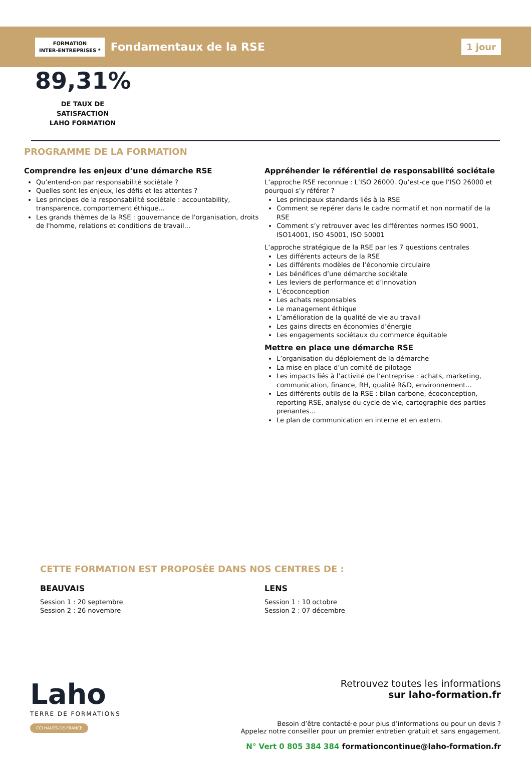FORMATION
INTER-ENTREPRISES *
Fondamentaux de la RSE
1 jour
89,31%
DE TAUX DE SATISFACTION
LAHO FORMATION
PROGRAMME DE LA FORMATION
Comprendre les enjeux d’une démarche RSE
Qu’entend-on par responsabilité sociétale ?
Quelles sont les enjeux, les défis et les attentes ?
Les principes de la responsabilité sociétale : accountability, transparence, comportement éthique...
Les grands thèmes de la RSE : gouvernance de l'organisation, droits de l'homme, relations et conditions de travail...
Appréhender le référentiel de responsabilité sociétale
L’approche RSE reconnue : L’ISO 26000. Qu’est-ce que l’ISO 26000 et pourquoi s’y référer ?
Les principaux standards liés à la RSE
Comment se repérer dans le cadre normatif et non normatif de la RSE
Comment s’y retrouver avec les différentes normes ISO 9001, ISO14001, ISO 45001, ISO 50001
L’approche stratégique de la RSE par les 7 questions centrales
Les différents acteurs de la RSE
Les différents modèles de l’économie circulaire
Les bénéfices d’une démarche sociétale
Les leviers de performance et d’innovation
L’écoconception
Les achats responsables
Le management éthique
L’amélioration de la qualité de vie au travail
Les gains directs en économies d’énergie
Les engagements sociétaux du commerce équitable
Mettre en place une démarche RSE
L’organisation du déploiement de la démarche
La mise en place d’un comité de pilotage
Les impacts liés à l’activité de l’entreprise : achats, marketing, communication, finance, RH, qualité R&D, environnement...
Les différents outils de la RSE : bilan carbone, écoconception, reporting RSE, analyse du cycle de vie, cartographie des parties prenantes...
Le plan de communication en interne et en extern.
CETTE FORMATION EST PROPOSÉE DANS NOS CENTRES DE :
BEAUVAIS
Session 1 : 20 septembre
Session 2 : 26 novembre
LENS
Session 1 : 10 octobre
Session 2 : 07 décembre
Laho
TERRE DE FORMATIONS
CCI HAUTS-DE-FRANCE
Retrouvez toutes les informations
sur laho-formation.fr
Besoin d’être contacté·e pour plus d’informations ou pour un devis ?
Appelez notre conseiller pour un premier entretien gratuit et sans engagement.
N° Vert 0 805 384 384 formationcontinue@laho-formation.fr